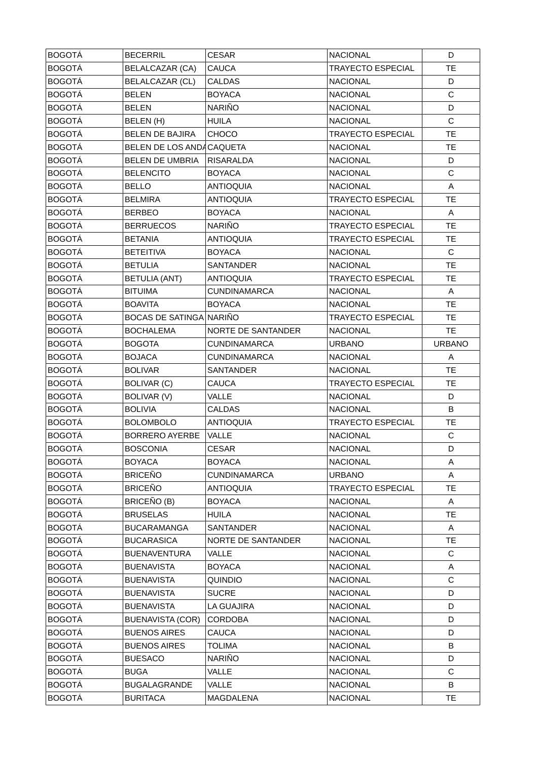| BOGOTÁ | BECERRIL | CESAR | NACIONAL | D |
| BOGOTÁ | BELALCAZAR (CA) | CAUCA | TRAYECTO ESPECIAL | TE |
| BOGOTÁ | BELALCAZAR (CL) | CALDAS | NACIONAL | D |
| BOGOTÁ | BELEN | BOYACA | NACIONAL | C |
| BOGOTÁ | BELEN | NARIÑO | NACIONAL | D |
| BOGOTÁ | BELEN (H) | HUILA | NACIONAL | C |
| BOGOTÁ | BELEN DE BAJIRA | CHOCO | TRAYECTO ESPECIAL | TE |
| BOGOTÁ | BELEN DE LOS ANDA | CAQUETA | NACIONAL | TE |
| BOGOTÁ | BELEN DE UMBRIA | RISARALDA | NACIONAL | D |
| BOGOTÁ | BELENCITO | BOYACA | NACIONAL | C |
| BOGOTÁ | BELLO | ANTIOQUIA | NACIONAL | A |
| BOGOTÁ | BELMIRA | ANTIOQUIA | TRAYECTO ESPECIAL | TE |
| BOGOTÁ | BERBEO | BOYACA | NACIONAL | A |
| BOGOTÁ | BERRUECOS | NARIÑO | TRAYECTO ESPECIAL | TE |
| BOGOTÁ | BETANIA | ANTIOQUIA | TRAYECTO ESPECIAL | TE |
| BOGOTÁ | BETEITIVA | BOYACA | NACIONAL | C |
| BOGOTÁ | BETULIA | SANTANDER | NACIONAL | TE |
| BOGOTÁ | BETULIA (ANT) | ANTIOQUIA | TRAYECTO ESPECIAL | TE |
| BOGOTÁ | BITUIMA | CUNDINAMARCA | NACIONAL | A |
| BOGOTÁ | BOAVITA | BOYACA | NACIONAL | TE |
| BOGOTÁ | BOCAS DE SATINGA | NARIÑO | TRAYECTO ESPECIAL | TE |
| BOGOTÁ | BOCHALEMA | NORTE DE SANTANDER | NACIONAL | TE |
| BOGOTÁ | BOGOTA | CUNDINAMARCA | URBANO | URBANO |
| BOGOTÁ | BOJACA | CUNDINAMARCA | NACIONAL | A |
| BOGOTÁ | BOLIVAR | SANTANDER | NACIONAL | TE |
| BOGOTÁ | BOLIVAR (C) | CAUCA | TRAYECTO ESPECIAL | TE |
| BOGOTÁ | BOLIVAR (V) | VALLE | NACIONAL | D |
| BOGOTÁ | BOLIVIA | CALDAS | NACIONAL | B |
| BOGOTÁ | BOLOMBOLO | ANTIOQUIA | TRAYECTO ESPECIAL | TE |
| BOGOTÁ | BORRERO AYERBE | VALLE | NACIONAL | C |
| BOGOTÁ | BOSCONIA | CESAR | NACIONAL | D |
| BOGOTÁ | BOYACA | BOYACA | NACIONAL | A |
| BOGOTÁ | BRICEÑO | CUNDINAMARCA | URBANO | A |
| BOGOTÁ | BRICEÑO | ANTIOQUIA | TRAYECTO ESPECIAL | TE |
| BOGOTÁ | BRICEÑO (B) | BOYACA | NACIONAL | A |
| BOGOTÁ | BRUSELAS | HUILA | NACIONAL | TE |
| BOGOTÁ | BUCARAMANGA | SANTANDER | NACIONAL | A |
| BOGOTÁ | BUCARASICA | NORTE DE SANTANDER | NACIONAL | TE |
| BOGOTÁ | BUENAVENTURA | VALLE | NACIONAL | C |
| BOGOTÁ | BUENAVISTA | BOYACA | NACIONAL | A |
| BOGOTÁ | BUENAVISTA | QUINDIO | NACIONAL | C |
| BOGOTÁ | BUENAVISTA | SUCRE | NACIONAL | D |
| BOGOTÁ | BUENAVISTA | LA GUAJIRA | NACIONAL | D |
| BOGOTÁ | BUENAVISTA (COR) | CORDOBA | NACIONAL | D |
| BOGOTÁ | BUENOS AIRES | CAUCA | NACIONAL | D |
| BOGOTÁ | BUENOS AIRES | TOLIMA | NACIONAL | B |
| BOGOTÁ | BUESACO | NARIÑO | NACIONAL | D |
| BOGOTÁ | BUGA | VALLE | NACIONAL | C |
| BOGOTÁ | BUGALAGRANDE | VALLE | NACIONAL | B |
| BOGOTÁ | BURITACA | MAGDALENA | NACIONAL | TE |